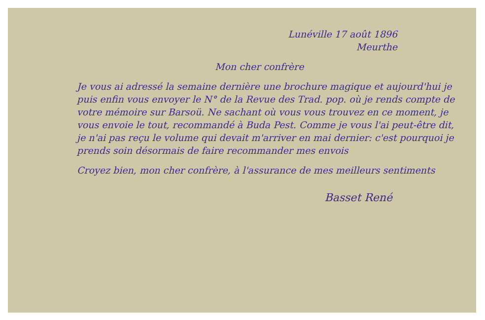Lunéville 17 août 1896
Meurthe
Mon cher confrère
Je vous ai adressé la semaine dernière une brochure magique et aujourd'hui je puis enfin vous envoyer le N° de la Revue des Trad. pop. où je rends compte de votre mémoire sur Barsoü. Ne sachant où vous vous trouvez en ce moment, je vous envoie le tout, recommandé à Buda Pest. Comme je vous l'ai peut-être dit, je n'ai pas reçu le volume qui devait m'arriver en mai dernier: c'est pourquoi je prends soin désormais de faire recommander mes envois
Croyez bien, mon cher confrère, à l'assurance de mes meilleurs sentiments
Basset René